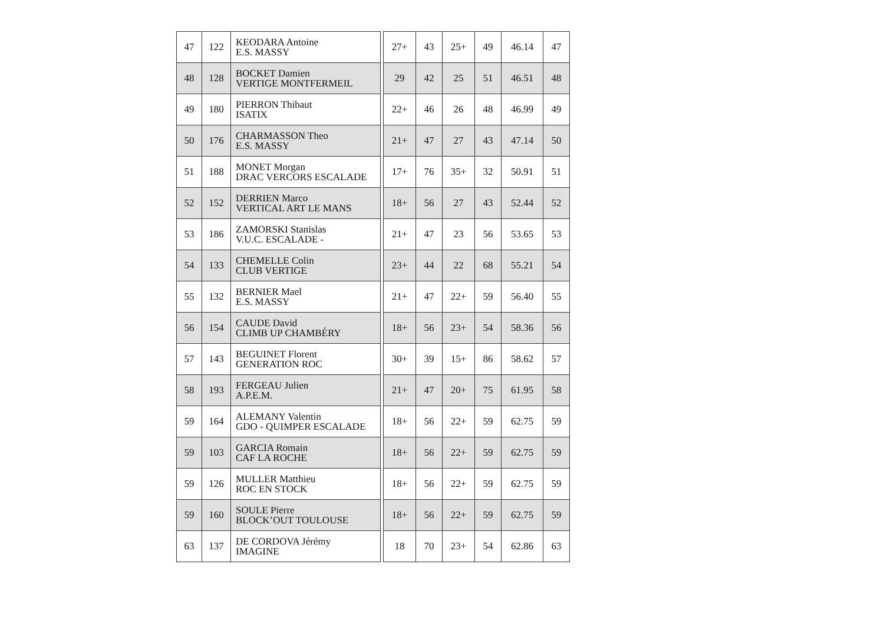| 47 | 122 | KEODARA Antoine E.S. MASSY | | 27+ | 43 | 25+ | 49 | 46.14 | 47 |
| 48 | 128 | BOCKET Damien VERTIGE MONTFERMEIL | | 29 | 42 | 25 | 51 | 46.51 | 48 |
| 49 | 180 | PIERRON Thibaut ISATIX | | 22+ | 46 | 26 | 48 | 46.99 | 49 |
| 50 | 176 | CHARMASSON Theo E.S. MASSY | | 21+ | 47 | 27 | 43 | 47.14 | 50 |
| 51 | 188 | MONET Morgan DRAC VERCORS ESCALADE | | 17+ | 76 | 35+ | 32 | 50.91 | 51 |
| 52 | 152 | DERRIEN Marco VERTICAL ART LE MANS | | 18+ | 56 | 27 | 43 | 52.44 | 52 |
| 53 | 186 | ZAMORSKI Stanislas V.U.C. ESCALADE - | | 21+ | 47 | 23 | 56 | 53.65 | 53 |
| 54 | 133 | CHEMELLE Colin CLUB VERTIGE | | 23+ | 44 | 22 | 68 | 55.21 | 54 |
| 55 | 132 | BERNIER Mael E.S. MASSY | | 21+ | 47 | 22+ | 59 | 56.40 | 55 |
| 56 | 154 | CAUDE David CLIMB UP CHAMBÉRY | | 18+ | 56 | 23+ | 54 | 58.36 | 56 |
| 57 | 143 | BEGUINET Florent GENERATION ROC | | 30+ | 39 | 15+ | 86 | 58.62 | 57 |
| 58 | 193 | FERGEAU Julien A.P.E.M. | | 21+ | 47 | 20+ | 75 | 61.95 | 58 |
| 59 | 164 | ALEMANY Valentin GDO - QUIMPER ESCALADE | | 18+ | 56 | 22+ | 59 | 62.75 | 59 |
| 59 | 103 | GARCIA Romain CAF LA ROCHE | | 18+ | 56 | 22+ | 59 | 62.75 | 59 |
| 59 | 126 | MULLER Matthieu ROC EN STOCK | | 18+ | 56 | 22+ | 59 | 62.75 | 59 |
| 59 | 160 | SOULE Pierre BLOCK’OUT TOULOUSE | | 18+ | 56 | 22+ | 59 | 62.75 | 59 |
| 63 | 137 | DE CORDOVA Jérémy IMAGINE | | 18 | 70 | 23+ | 54 | 62.86 | 63 |